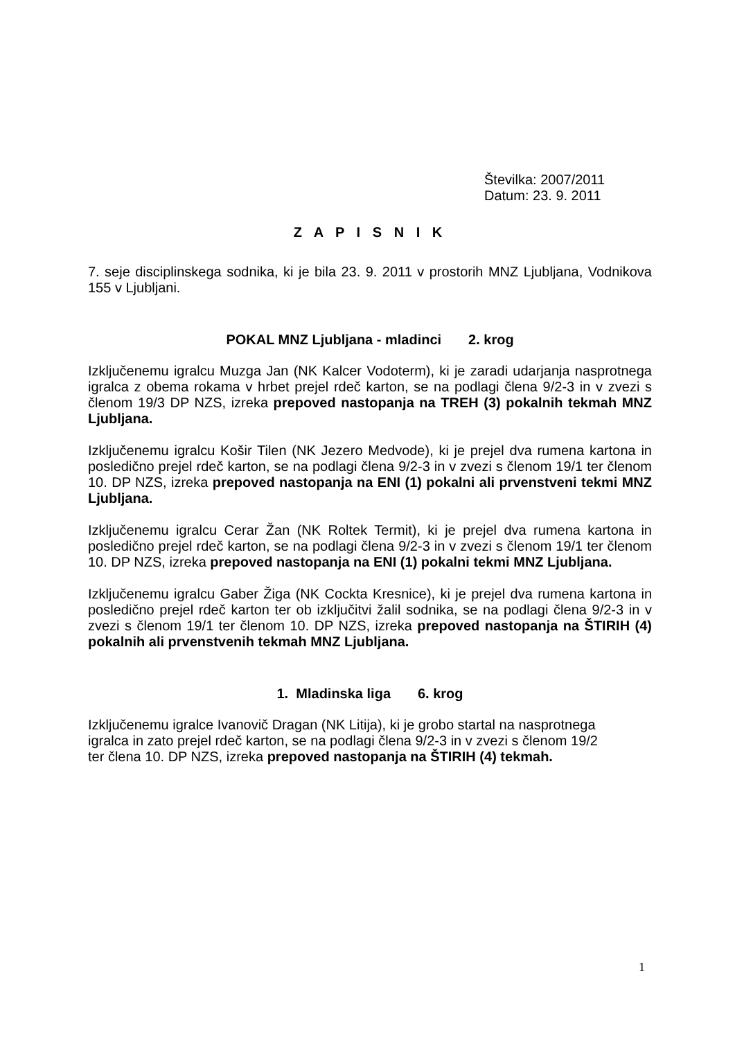Številka: 2007/2011
Datum: 23. 9. 2011
Z A P I S N I K
7. seje disciplinskega sodnika, ki je bila 23. 9. 2011 v prostorih MNZ Ljubljana, Vodnikova 155 v Ljubljani.
POKAL MNZ Ljubljana - mladinci 2. krog
Izključenemu igralcu Muzga Jan (NK Kalcer Vodoterm), ki je zaradi udarjanja nasprotnega igralca z obema rokama v hrbet prejel rdeč karton, se na podlagi člena 9/2-3 in v zvezi s členom 19/3 DP NZS, izreka prepoved nastopanja na TREH (3) pokalnih tekmah MNZ Ljubljana.
Izključenemu igralcu Košir Tilen (NK Jezero Medvode), ki je prejel dva rumena kartona in posledično prejel rdeč karton, se na podlagi člena 9/2-3 in v zvezi s členom 19/1 ter členom 10. DP NZS, izreka prepoved nastopanja na ENI (1) pokalni ali prvenstveni tekmi MNZ Ljubljana.
Izključenemu igralcu Cerar Žan (NK Roltek Termit), ki je prejel dva rumena kartona in posledično prejel rdeč karton, se na podlagi člena 9/2-3 in v zvezi s členom 19/1 ter členom 10. DP NZS, izreka prepoved nastopanja na ENI (1) pokalni tekmi MNZ Ljubljana.
Izključenemu igralcu Gaber Žiga (NK Cockta Kresnice), ki je prejel dva rumena kartona in posledično prejel rdeč karton ter ob izključitvi žalil sodnika, se na podlagi člena 9/2-3 in v zvezi s členom 19/1 ter členom 10. DP NZS, izreka prepoved nastopanja na ŠTIRIH (4) pokalnih ali prvenstvenih tekmah MNZ Ljubljana.
1. Mladinska liga 6. krog
Izključenemu igralce Ivanovič Dragan (NK Litija), ki je grobo startal na nasprotnega
igralca in zato prejel rdeč karton, se na podlagi člena 9/2-3 in v zvezi s členom 19/2
ter člena 10. DP NZS, izreka prepoved nastopanja na ŠTIRIH (4) tekmah.
1